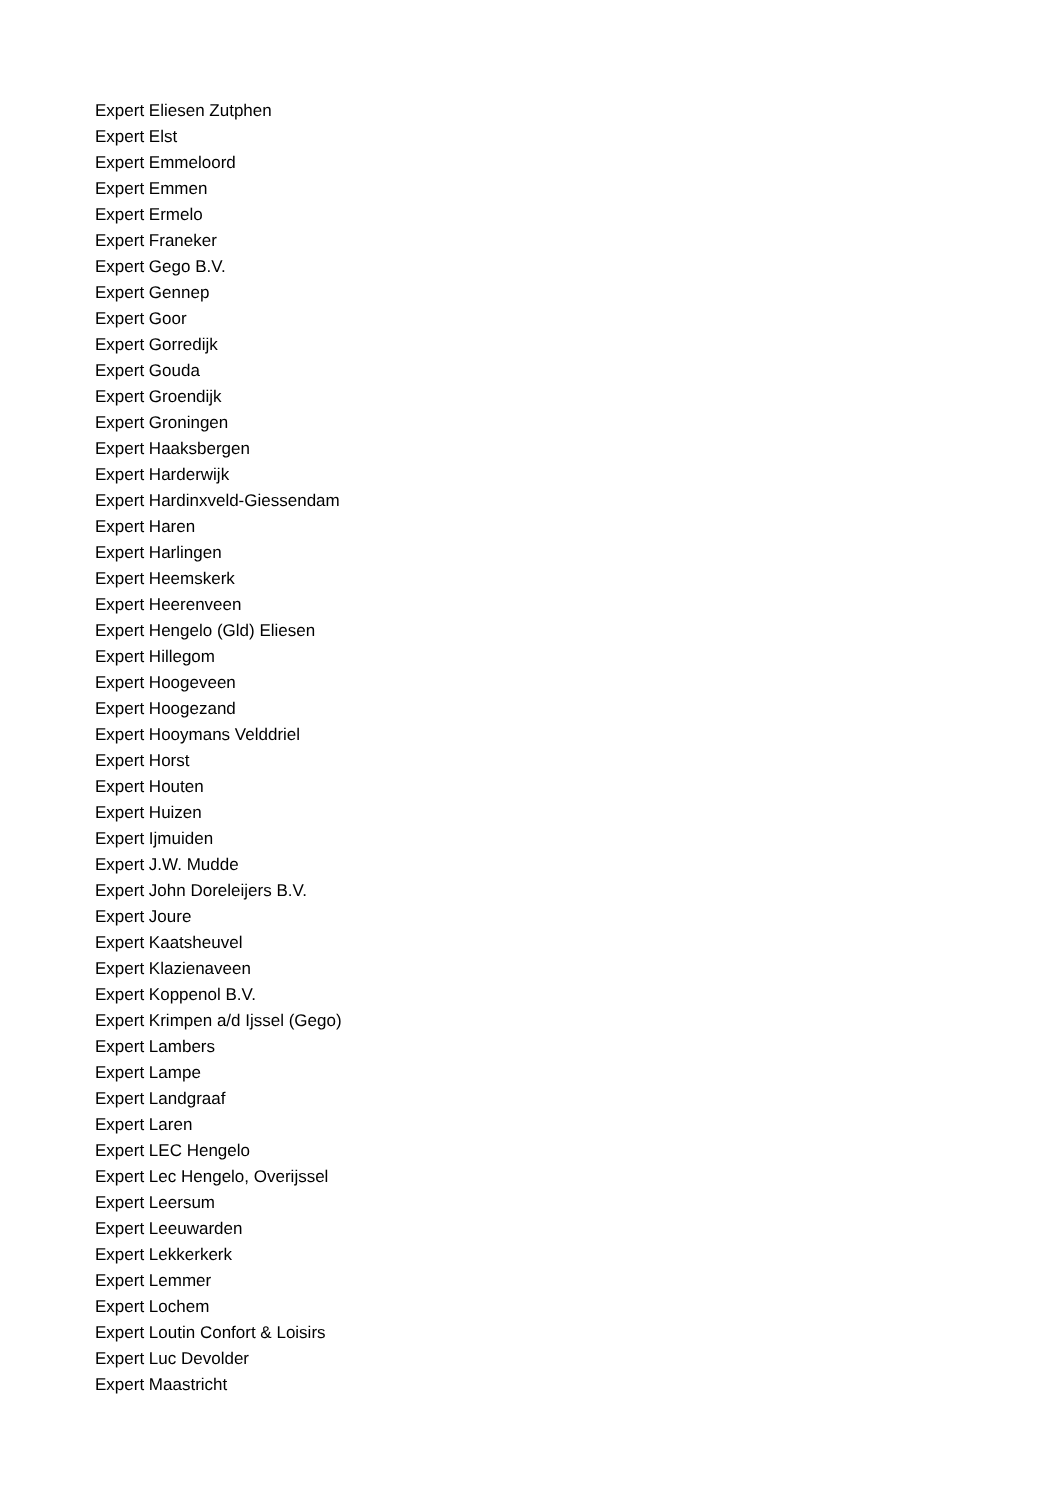Expert Eliesen Zutphen
Expert Elst
Expert Emmeloord
Expert Emmen
Expert Ermelo
Expert Franeker
Expert Gego B.V.
Expert Gennep
Expert Goor
Expert Gorredijk
Expert Gouda
Expert Groendijk
Expert Groningen
Expert Haaksbergen
Expert Harderwijk
Expert Hardinxveld-Giessendam
Expert Haren
Expert Harlingen
Expert Heemskerk
Expert Heerenveen
Expert Hengelo (Gld) Eliesen
Expert Hillegom
Expert Hoogeveen
Expert Hoogezand
Expert Hooymans Velddriel
Expert Horst
Expert Houten
Expert Huizen
Expert Ijmuiden
Expert J.W. Mudde
Expert John Doreleijers B.V.
Expert Joure
Expert Kaatsheuvel
Expert Klazienaveen
Expert Koppenol B.V.
Expert Krimpen a/d Ijssel (Gego)
Expert Lambers
Expert Lampe
Expert Landgraaf
Expert Laren
Expert LEC Hengelo
Expert Lec Hengelo, Overijssel
Expert Leersum
Expert Leeuwarden
Expert Lekkerkerk
Expert Lemmer
Expert Lochem
Expert Loutin Confort & Loisirs
Expert Luc Devolder
Expert Maastricht